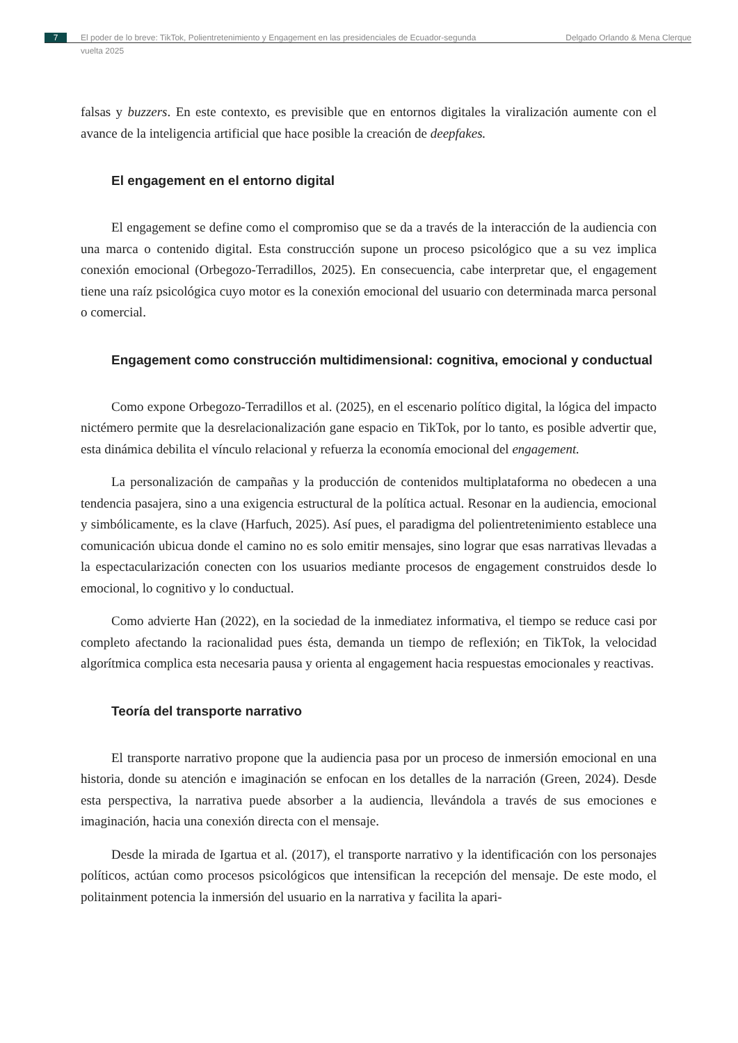7 El poder de lo breve: TikTok, Polientretenimiento y Engagement en las presidenciales de Ecuador-segunda Delgado Orlando & Mena Clerque
vuelta 2025
falsas y buzzers. En este contexto, es previsible que en entornos digitales la viralización aumente con el avance de la inteligencia artificial que hace posible la creación de deepfakes.
El engagement en el entorno digital
El engagement se define como el compromiso que se da a través de la interacción de la audiencia con una marca o contenido digital. Esta construcción supone un proceso psicológico que a su vez implica conexión emocional (Orbegozo-Terradillos, 2025). En consecuencia, cabe interpretar que, el engagement tiene una raíz psicológica cuyo motor es la conexión emocional del usuario con determinada marca personal o comercial.
Engagement como construcción multidimensional: cognitiva, emocional y conductual
Como expone Orbegozo-Terradillos et al. (2025), en el escenario político digital, la lógica del impacto nictémero permite que la desrelacionalización gane espacio en TikTok, por lo tanto, es posible advertir que, esta dinámica debilita el vínculo relacional y refuerza la economía emocional del engagement.
La personalización de campañas y la producción de contenidos multiplataforma no obedecen a una tendencia pasajera, sino a una exigencia estructural de la política actual. Resonar en la audiencia, emocional y simbólicamente, es la clave (Harfuch, 2025). Así pues, el paradigma del polientretenimiento establece una comunicación ubicua donde el camino no es solo emitir mensajes, sino lograr que esas narrativas llevadas a la espectacularización conecten con los usuarios mediante procesos de engagement construidos desde lo emocional, lo cognitivo y lo conductual.
Como advierte Han (2022), en la sociedad de la inmediatez informativa, el tiempo se reduce casi por completo afectando la racionalidad pues ésta, demanda un tiempo de reflexión; en TikTok, la velocidad algorítmica complica esta necesaria pausa y orienta al engagement hacia respuestas emocionales y reactivas.
Teoría del transporte narrativo
El transporte narrativo propone que la audiencia pasa por un proceso de inmersión emocional en una historia, donde su atención e imaginación se enfocan en los detalles de la narración (Green, 2024). Desde esta perspectiva, la narrativa puede absorber a la audiencia, llevándola a través de sus emociones e imaginación, hacia una conexión directa con el mensaje.
Desde la mirada de Igartua et al. (2017), el transporte narrativo y la identificación con los personajes políticos, actúan como procesos psicológicos que intensifican la recepción del mensaje. De este modo, el politainment potencia la inmersión del usuario en la narrativa y facilita la apari-